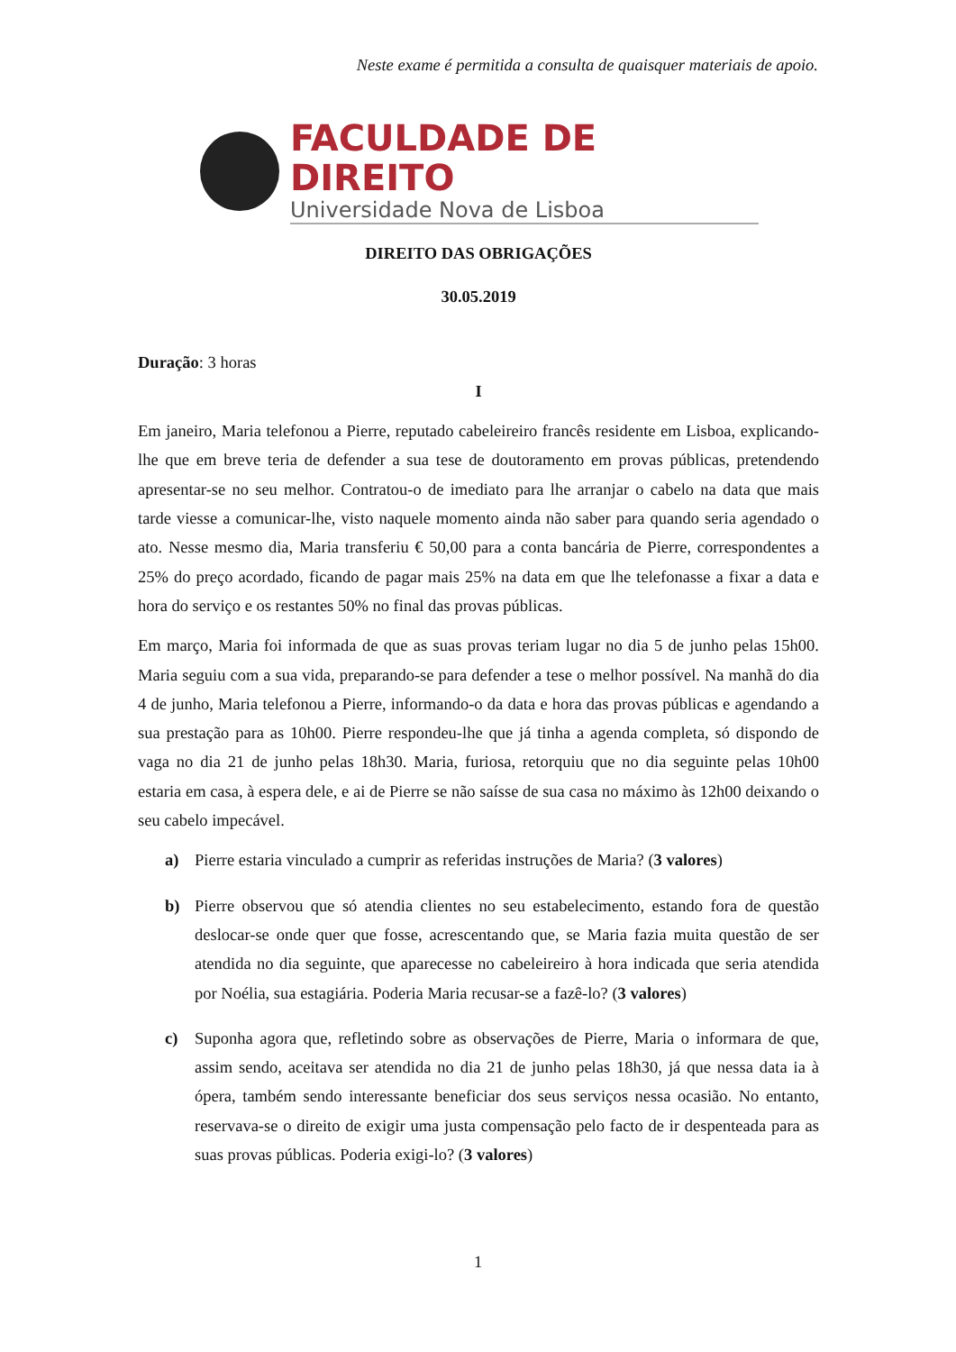Neste exame é permitida a consulta de quaisquer materiais de apoio.
FACULDADE DE DIREITO
Universidade Nova de Lisboa
DIREITO DAS OBRIGAÇÕES
30.05.2019
Duração: 3 horas
I
Em janeiro, Maria telefonou a Pierre, reputado cabeleireiro francês residente em Lisboa, explicando-lhe que em breve teria de defender a sua tese de doutoramento em provas públicas, pretendendo apresentar-se no seu melhor. Contratou-o de imediato para lhe arranjar o cabelo na data que mais tarde viesse a comunicar-lhe, visto naquele momento ainda não saber para quando seria agendado o ato. Nesse mesmo dia, Maria transferiu € 50,00 para a conta bancária de Pierre, correspondentes a 25% do preço acordado, ficando de pagar mais 25% na data em que lhe telefonasse a fixar a data e hora do serviço e os restantes 50% no final das provas públicas.
Em março, Maria foi informada de que as suas provas teriam lugar no dia 5 de junho pelas 15h00. Maria seguiu com a sua vida, preparando-se para defender a tese o melhor possível. Na manhã do dia 4 de junho, Maria telefonou a Pierre, informando-o da data e hora das provas públicas e agendando a sua prestação para as 10h00. Pierre respondeu-lhe que já tinha a agenda completa, só dispondo de vaga no dia 21 de junho pelas 18h30. Maria, furiosa, retorquiu que no dia seguinte pelas 10h00 estaria em casa, à espera dele, e ai de Pierre se não saísse de sua casa no máximo às 12h00 deixando o seu cabelo impecável.
a) Pierre estaria vinculado a cumprir as referidas instruções de Maria? (3 valores)
b) Pierre observou que só atendia clientes no seu estabelecimento, estando fora de questão deslocar-se onde quer que fosse, acrescentando que, se Maria fazia muita questão de ser atendida no dia seguinte, que aparecesse no cabeleireiro à hora indicada que seria atendida por Noélia, sua estagiária. Poderia Maria recusar-se a fazê-lo? (3 valores)
c) Suponha agora que, refletindo sobre as observações de Pierre, Maria o informara de que, assim sendo, aceitava ser atendida no dia 21 de junho pelas 18h30, já que nessa data ia à ópera, também sendo interessante beneficiar dos seus serviços nessa ocasião. No entanto, reservava-se o direito de exigir uma justa compensação pelo facto de ir despenteada para as suas provas públicas. Poderia exigi-lo? (3 valores)
1